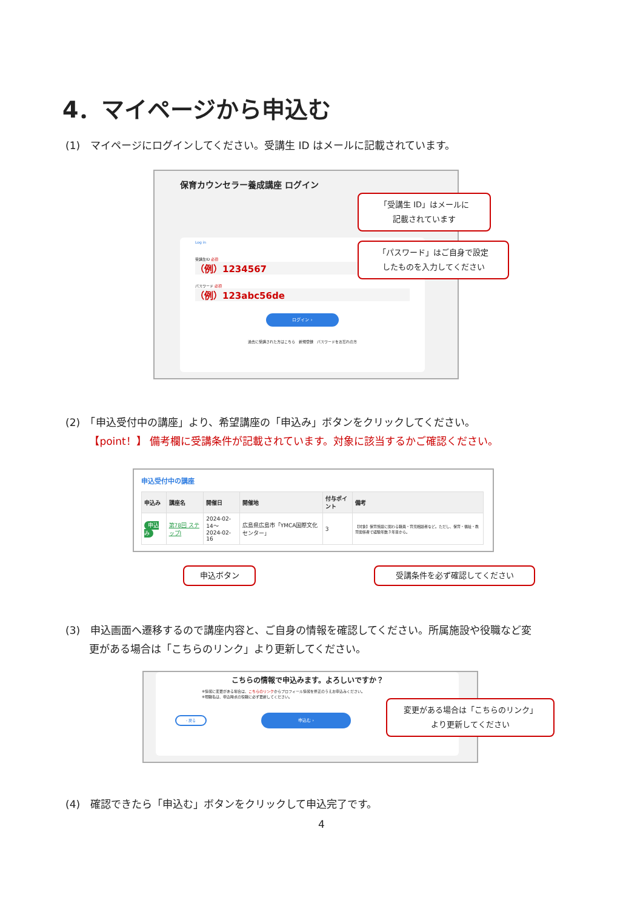4．マイページから申込む
(1)　マイページにログインしてください。受講生 ID はメールに記載されています。
保育カウンセラー養成講座 ログイン
Log in
受講生ID 必須
（例）1234567
パスワード 必須
（例）123abc56de
ログイン ›
過去に受講された方はこちら　新規登録　パスワードをお忘れの方
「受講生 ID」はメールに
記載されています
「パスワード」はご自身で設定
したものを入力してください
(2)　「申込受付中の講座」より、希望講座の「申込み」ボタンをクリックしてください。
　　 【point！】 備考欄に受講条件が記載されています。対象に該当するかご確認ください。
申込受付中の講座
| 申込み | 講座名 | 開催日 | 開催地 | 付与ポイント | 備考 |
| --- | --- | --- | --- | --- | --- |
| 申込み | 第78回 ステップⅠ | 2024-02-14～ 2024-02-16 | 広島県広島市「YMCA国際文化センター」 | 3 | 【対象】保育施設に関わる職員・育児相談者など。ただし、保育・福祉・教育関係者で経験年数３年目から。 |
申込ボタン 受講条件を必ず確認してください
(3)　申込画面へ遷移するので講座内容と、ご自身の情報を確認してください。所属施設や役職など変
　　 更がある場合は「こちらのリンク」より更新してください。
こちらの情報で申込みます。よろしいですか？
※情報に変更がある場合は、こちらのリンクからプロフィール情報を修正のうえお申込みください。
※現職名は、申込時点の役職に必ず更新してください。
‹ 戻る
申込む ›
変更がある場合は「こちらのリンク」
より更新してください
(4)　確認できたら「申込む」ボタンをクリックして申込完了です。
4